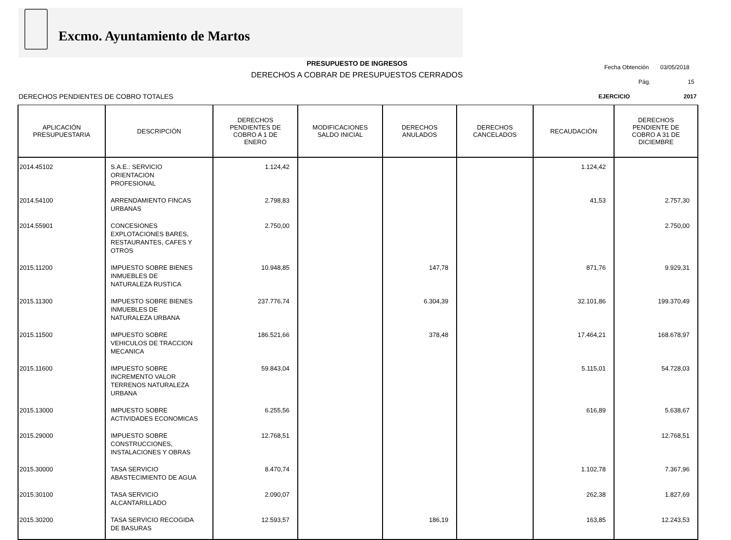Excmo. Ayuntamiento de Martos
PRESUPUESTO DE INGRESOS
DERECHOS A COBRAR DE PRESUPUESTOS CERRADOS
Fecha Obtención 03/05/2018
Pág. 15
DERECHOS PENDIENTES DE COBRO TOTALES
EJERCICIO 2017
| APLICACIÓN PRESUPUESTARIA | DESCRIPCIÓN | DERECHOS PENDIENTES DE COBRO A 1 DE ENERO | MODIFICACIONES SALDO INICIAL | DERECHOS ANULADOS | DERECHOS CANCELADOS | RECAUDACIÓN | DERECHOS PENDIENTE DE COBRO A 31 DE DICIEMBRE |
| --- | --- | --- | --- | --- | --- | --- | --- |
| 2014.45102 | S.A.E.: SERVICIO ORIENTACION PROFESIONAL | 1.124,42 | | | | 1.124,42 | |
| 2014.54100 | ARRENDAMIENTO FINCAS URBANAS | 2.798,83 | | | | 41,53 | 2.757,30 |
| 2014.55901 | CONCESIONES EXPLOTACIONES BARES, RESTAURANTES, CAFES Y OTROS | 2.750,00 | | | | | 2.750,00 |
| 2015.11200 | IMPUESTO SOBRE BIENES INMUEBLES DE NATURALEZA RUSTICA | 10.948,85 | | 147,78 | | 871,76 | 9.929,31 |
| 2015.11300 | IMPUESTO SOBRE BIENES INMUEBLES DE NATURALEZA URBANA | 237.776,74 | | 6.304,39 | | 32.101,86 | 199.370,49 |
| 2015.11500 | IMPUESTO SOBRE VEHICULOS DE TRACCION MECANICA | 186.521,66 | | 378,48 | | 17.464,21 | 168.678,97 |
| 2015.11600 | IMPUESTO SOBRE INCREMENTO VALOR TERRENOS NATURALEZA URBANA | 59.843,04 | | | | 5.115,01 | 54.728,03 |
| 2015.13000 | IMPUESTO SOBRE ACTIVIDADES ECONOMICAS | 6.255,56 | | | | 616,89 | 5.638,67 |
| 2015.29000 | IMPUESTO SOBRE CONSTRUCCIONES, INSTALACIONES Y OBRAS | 12.768,51 | | | | | 12.768,51 |
| 2015.30000 | TASA SERVICIO ABASTECIMIENTO DE AGUA | 8.470,74 | | | | 1.102,78 | 7.367,96 |
| 2015.30100 | TASA SERVICIO ALCANTARILLADO | 2.090,07 | | | | 262,38 | 1.827,69 |
| 2015.30200 | TASA SERVICIO RECOGIDA DE BASURAS | 12.593,57 | | 186,19 | | 163,85 | 12.243,53 |